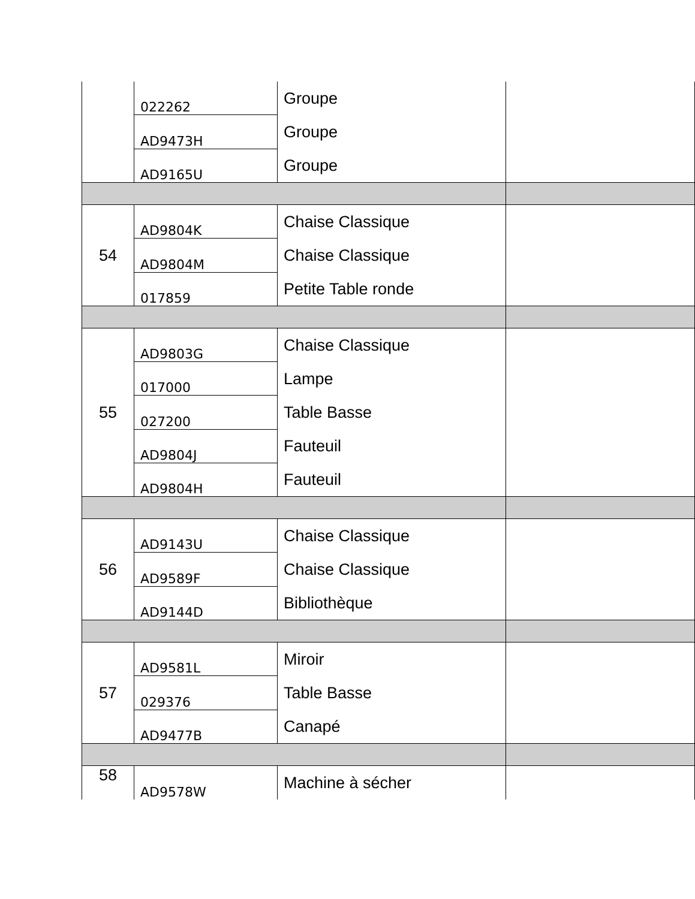| | 022262 | Groupe Groupe Groupe | |
| | AD9473H | | |
| | AD9165U | | |
| 54 | AD9804K | Chaise Classique Chaise Classique Petite Table ronde | |
| | AD9804M | | |
| | 017859 | | |
| 55 | AD9803G | Chaise Classique Lampe Table Basse Fauteuil Fauteuil | |
| | 017000 | | |
| | 027200 | | |
| | AD9804J | | |
| | AD9804H | | |
| 56 | AD9143U | Chaise Classique Chaise Classique Bibliothèque | |
| | AD9589F | | |
| | AD9144D | | |
| 57 | AD9581L | Miroir Table Basse Canapé | |
| | 029376 | | |
| | AD9477B | | |
| 58 | AD9578W | Machine à sécher | |